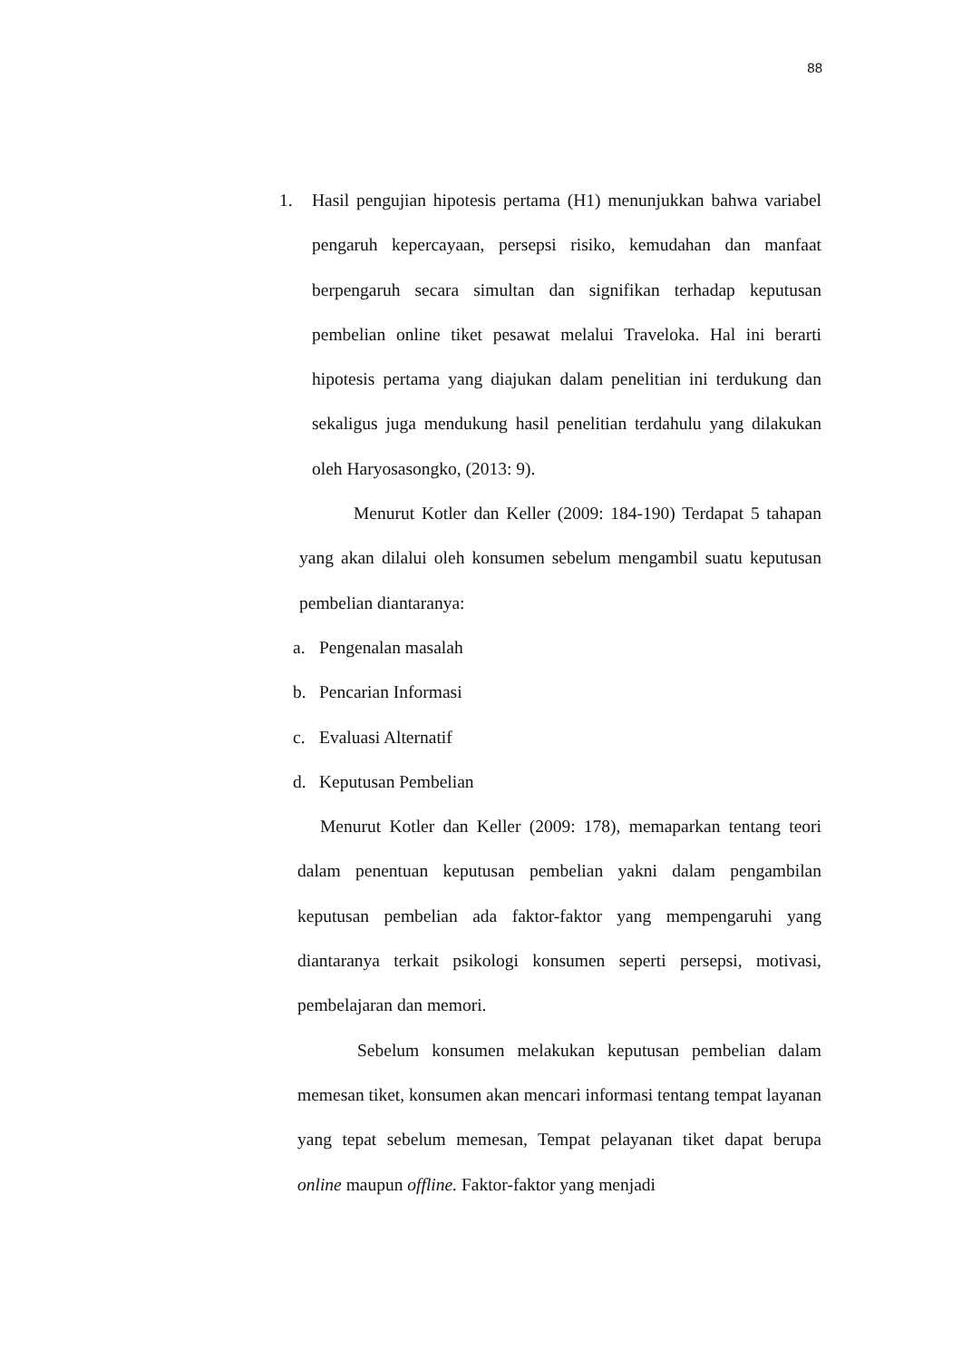88
1. Hasil pengujian hipotesis pertama (H1) menunjukkan bahwa variabel pengaruh kepercayaan, persepsi risiko, kemudahan dan manfaat berpengaruh secara simultan dan signifikan terhadap keputusan pembelian online tiket pesawat melalui Traveloka. Hal ini berarti hipotesis pertama yang diajukan dalam penelitian ini terdukung dan sekaligus juga mendukung hasil penelitian terdahulu yang dilakukan oleh Haryosasongko, (2013: 9).
Menurut Kotler dan Keller (2009: 184-190) Terdapat 5 tahapan yang akan dilalui oleh konsumen sebelum mengambil suatu keputusan pembelian diantaranya:
a. Pengenalan masalah
b. Pencarian Informasi
c. Evaluasi Alternatif
d. Keputusan Pembelian
Menurut Kotler dan Keller (2009: 178), memaparkan tentang teori dalam penentuan keputusan pembelian yakni dalam pengambilan keputusan pembelian ada faktor-faktor yang mempengaruhi yang diantaranya terkait psikologi konsumen seperti persepsi, motivasi, pembelajaran dan memori.
Sebelum konsumen melakukan keputusan pembelian dalam memesan tiket, konsumen akan mencari informasi tentang tempat layanan yang tepat sebelum memesan, Tempat pelayanan tiket dapat berupa online maupun offline. Faktor-faktor yang menjadi